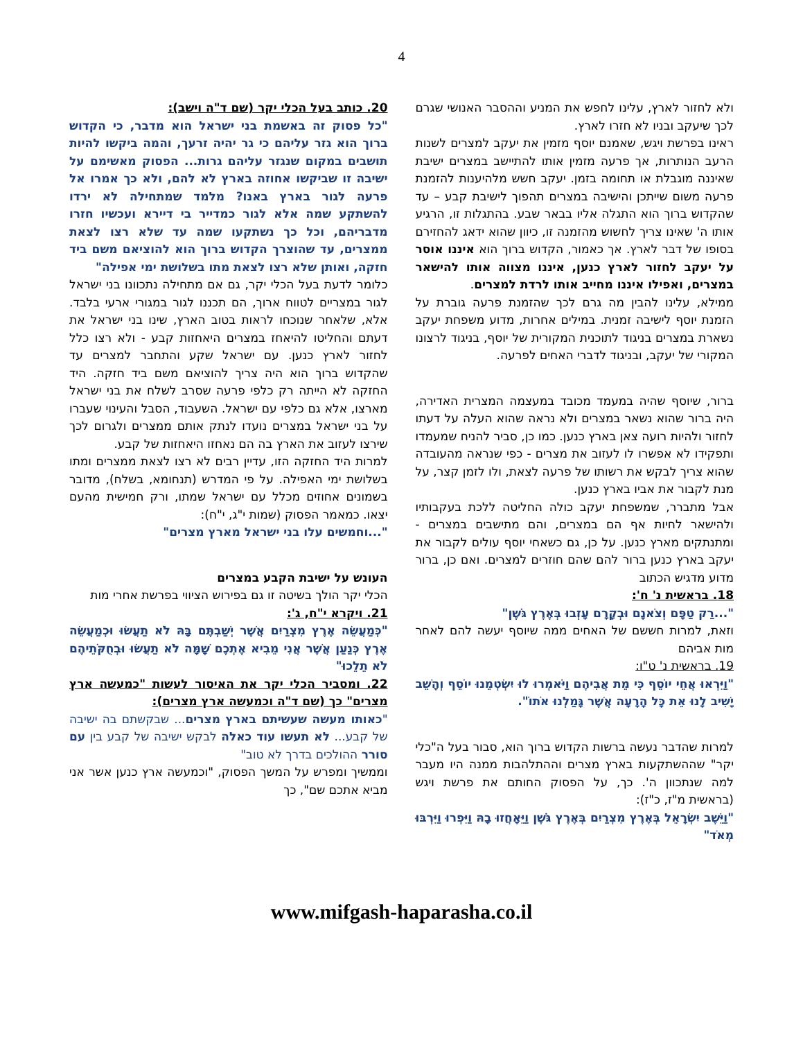4
ולא לחזור לארץ, עלינו לחפש את המניע וההסבר האנושי שגרם לכך שיעקב ובניו לא חזרו לארץ.
ראינו בפרשת ויגש, שאמנם יוסף מזמין את יעקב למצרים לשנות הרעב הנותרות, אך פרעה מזמין אותו להתיישב במצרים ישיבת שאיננה מוגבלת או תחומה בזמן. יעקב חשש מלהיענות להזמנת פרעה משום שייתכן והישיבה במצרים תהפוך לישיבת קבע – עד שהקדוש ברוך הוא התגלה אליו בבאר שבע. בהתגלות זו, הרגיע אותו ה' שאינו צריך לחשוש מהזמנה זו, כיוון שהוא ידאג להחזירם בסופו של דבר לארץ. אך כאמור, הקדוש ברוך הוא איננו אוסר על יעקב לחזור לארץ כנען, איננו מצווה אותו להישאר במצרים, ואפילו איננו מחייב אותו לרדת למצרים.
ממילא, עלינו להבין מה גרם לכך שהזמנת פרעה גוברת על הזמנת יוסף לישיבה זמנית. במילים אחרות, מדוע משפחת יעקב נשארת במצרים בניגוד לתוכנית המקורית של יוסף, בניגוד לרצונו המקורי של יעקב, ובניגוד לדברי האחים לפרעה.
ברור, שיוסף שהיה במעמד מכובד במעצמה המצרית האדירה, היה ברור שהוא נשאר במצרים ולא נראה שהוא העלה על דעתו לחזור ולהיות רועה צאן בארץ כנען. כמו כן, סביר להניח שמעמדו ותפקידו לא אפשרו לו לעזוב את מצרים - כפי שנראה מהעובדה שהוא צריך לבקש את רשותו של פרעה לצאת, ולו לזמן קצר, על מנת לקבור את אביו בארץ כנען.
אבל מתברר, שמשפחת יעקב כולה החליטה ללכת בעקבותיו ולהישאר לחיות אף הם במצרים, והם מתישבים במצרים - ומתנתקים מארץ כנען. על כן, גם כשאחי יוסף עולים לקבור את יעקב בארץ כנען ברור להם שהם חוזרים למצרים. ואם כן, ברור מדוע מדגיש הכתוב
18. בראשית נ' ח':
"...רַק טַפָּם וְצֹאנָם וּבְקָרָם עָזְבוּ בְּאֶרֶץ גֹּשֶׁן"
וזאת, למרות חששם של האחים ממה שיוסף יעשה להם לאחר מות אביהם
19. בראשית נ' ט"ו:
"וַיִּרְאוּ אֲחֵי יוֹסֵף כִּי מֵת אֲבִיהֶם וַיֹּאמְרוּ לוּ יִשְׂטְמֵנוּ יוֹסֵף וְהָשֵׁב יָשִׁיב לָנוּ אֵת כָּל הָרָעָה אֲשֶׁר גָּמַלְנוּ אֹתוֹ".
למרות שהדבר נעשה ברשות הקדוש ברוך הוא, סבור בעל ה"כלי יקר" שההשתקעות בארץ מצרים וההתלהבות ממנה היו מעבר למה שנתכוון ה'. כך, על הפסוק החותם את פרשת ויגש (בראשית מ"ז, כ"ז):
"וַיֵּשֶׁב יִשְׂרָאֵל בְּאֶרֶץ מִצְרַיִם בְּאֶרֶץ גֹּשֶׁן וַיֵּאָחֲזוּ בָהּ וַיִּפְרוּ וַיִּרְבּוּ מְאֹד"
20. כותב בעל הכלי יקר (שם ד"ה וישב):
"כל פסוק זה באשמת בני ישראל הוא מדבר, כי הקדוש ברוך הוא גזר עליהם כי גר יהיה זרעך, והמה ביקשו להיות תושבים במקום שנגזר עליהם גרות... הפסוק מאשימם על ישיבה זו שביקשו אחוזה בארץ לא להם, ולא כך אמרו אל פרעה לגור בארץ באנו? מלמד שמתחילה לא ירדו להשתקע שמה אלא לגור כמדייר בי דיירא ועכשיו חזרו מדבריהם, וכל כך נשתקעו שמה עד שלא רצו לצאת ממצרים, עד שהוצרך הקדוש ברוך הוא להוציאם משם ביד חזקה, ואותן שלא רצו לצאת מתו בשלושת ימי אפילה"
כלומר לדעת בעל הכלי יקר, גם אם מתחילה נתכוונו בני ישראל לגור במצריים לטווח ארוך, הם תכננו לגור במגורי ארעי בלבד. אלא, שלאחר שנוכחו לראות בטוב הארץ, שינו בני ישראל את דעתם והחליטו להיאחז במצרים היאחזות קבע - ולא רצו כלל לחזור לארץ כנען. עם ישראל שקע והתחבר למצרים עד שהקדוש ברוך הוא היה צריך להוציאם משם ביד חזקה. היד החזקה לא הייתה רק כלפי פרעה שסרב לשלח את בני ישראל מארצו, אלא גם כלפי עם ישראל. השעבוד, הסבל והעינוי שעברו על בני ישראל במצרים נועדו לנתק אותם ממצרים ולגרום לכך שירצו לעזוב את הארץ בה הם נאחזו היאחזות של קבע.
למרות היד החזקה הזו, עדיין רבים לא רצו לצאת ממצרים ומתו בשלושת ימי האפילה. על פי המדרש (תנחומא, בשלח), מדובר בשמונים אחוזים מכלל עם ישראל שמתו, ורק חמישית מהעם יצאו. כמאמר הפסוק (שמות י"ג, י"ח):
"...וחמשים עלו בני ישראל מארץ מצרים"
העונש על ישיבת הקבע במצרים
הכלי יקר הולך בשיטה זו גם בפירוש הציווי בפרשת אחרי מות
21. ויקרא י"ח, ג':
"כְּמַעֲשֵׂה אֶרֶץ מִצְרַיִם אֲשֶׁר יְשַׁבְתֶּם בָּהּ לֹא תַעֲשׂוּ וּכְמַעֲשֵׂה אֶרֶץ כְּנַעַן אֲשֶׁר אֲנִי מֵבִיא אֶתְכֶם שָׁמָּה לֹא תַעֲשׂוּ וּבְחֻקֹּתֵיהֶם לֹא תֵלֵכוּ"
22. ומסביר הכלי יקר את האיסור לעשות "כמעשה ארץ מצרים" כך (שם ד"ה וכמעשה ארץ מצרים):
"כאותו מעשה שעשיתם בארץ מצרים... שבקשתם בה ישיבה של קבע... לא תעשו עוד כאלה לבקש ישיבה של קבע בין עם סורר ההולכים בדרך לא טוב"
וממשיך ומפרש על המשך הפסוק, "וכמעשה ארץ כנען אשר אני מביא אתכם שם", כך
www.mifgash-haparasha.co.il